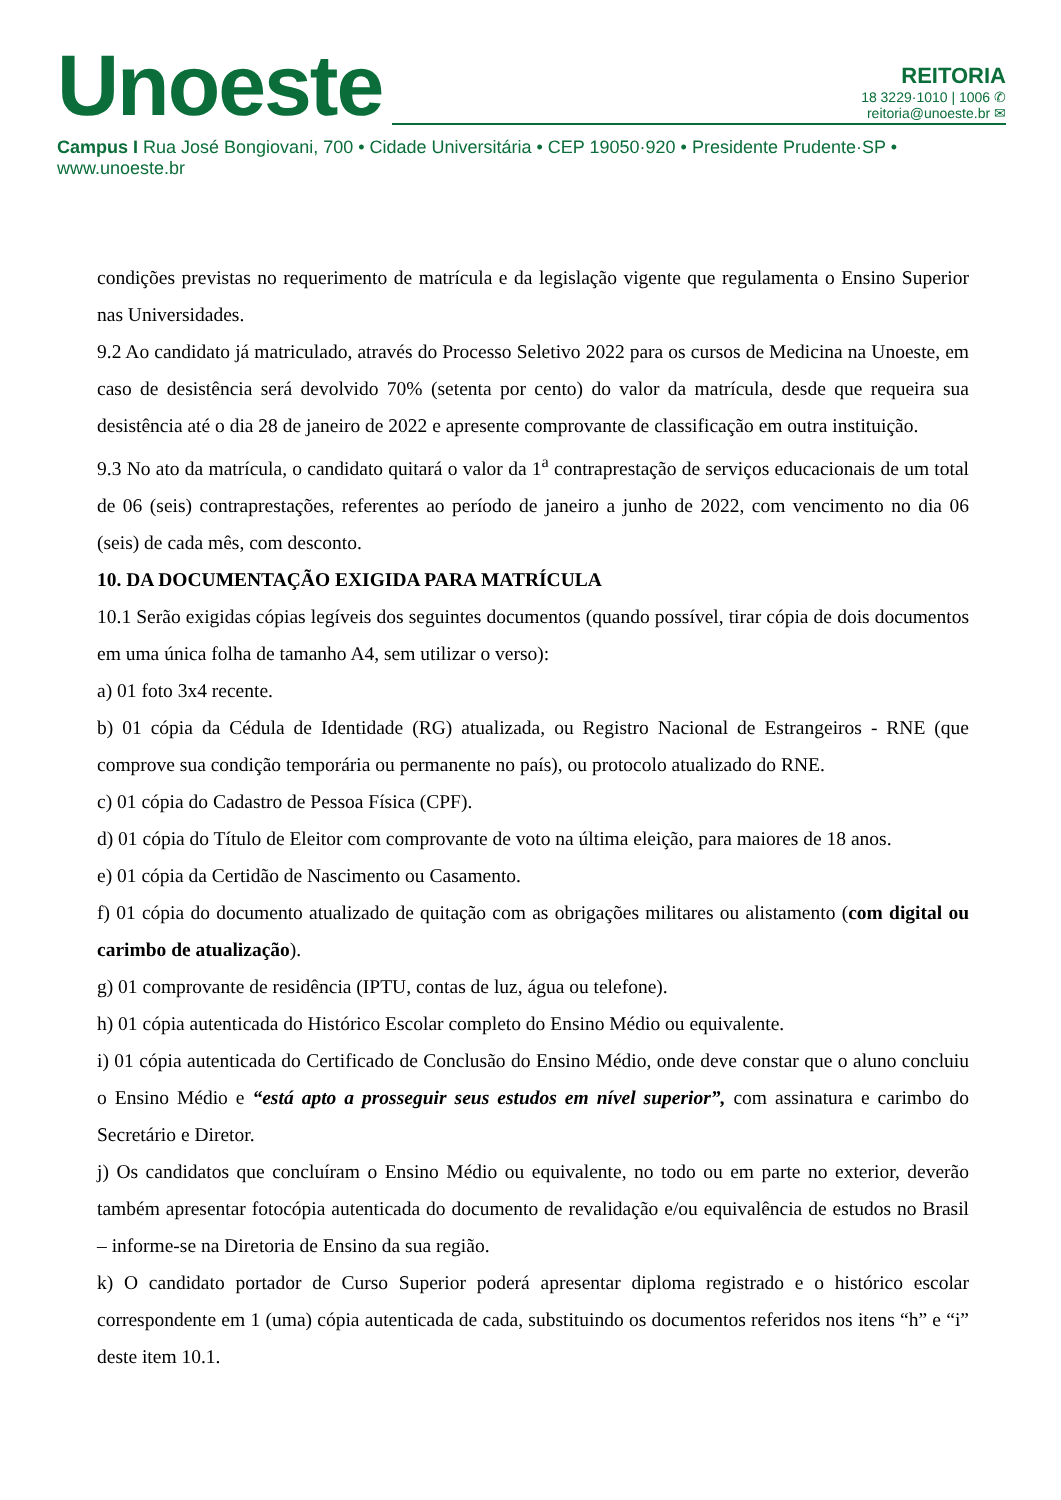Unoeste
REITORIA
18 3229·1010 | 1006 ✆
reitoria@unoeste.br ✉
Campus I Rua José Bongiovani, 700 • Cidade Universitária • CEP 19050·920 • Presidente Prudente·SP • www.unoeste.br
condições previstas no requerimento de matrícula e da legislação vigente que regulamenta o Ensino Superior nas Universidades.
9.2 Ao candidato já matriculado, através do Processo Seletivo 2022 para os cursos de Medicina na Unoeste, em caso de desistência será devolvido 70% (setenta por cento) do valor da matrícula, desde que requeira sua desistência até o dia 28 de janeiro de 2022 e apresente comprovante de classificação em outra instituição.
9.3 No ato da matrícula, o candidato quitará o valor da 1<sup>a</sup> contraprestação de serviços educacionais de um total de 06 (seis) contraprestações, referentes ao período de janeiro a junho de 2022, com vencimento no dia 06 (seis) de cada mês, com desconto.
10. DA DOCUMENTAÇÃO EXIGIDA PARA MATRÍCULA
10.1 Serão exigidas cópias legíveis dos seguintes documentos (quando possível, tirar cópia de dois documentos em uma única folha de tamanho A4, sem utilizar o verso):
a) 01 foto 3x4 recente.
b) 01 cópia da Cédula de Identidade (RG) atualizada, ou Registro Nacional de Estrangeiros - RNE (que comprove sua condição temporária ou permanente no país), ou protocolo atualizado do RNE.
c) 01 cópia do Cadastro de Pessoa Física (CPF).
d) 01 cópia do Título de Eleitor com comprovante de voto na última eleição, para maiores de 18 anos.
e) 01 cópia da Certidão de Nascimento ou Casamento.
f) 01 cópia do documento atualizado de quitação com as obrigações militares ou alistamento (com digital ou carimbo de atualização).
g) 01 comprovante de residência (IPTU, contas de luz, água ou telefone).
h) 01 cópia autenticada do Histórico Escolar completo do Ensino Médio ou equivalente.
i) 01 cópia autenticada do Certificado de Conclusão do Ensino Médio, onde deve constar que o aluno concluiu o Ensino Médio e “está apto a prosseguir seus estudos em nível superior”, com assinatura e carimbo do Secretário e Diretor.
j) Os candidatos que concluíram o Ensino Médio ou equivalente, no todo ou em parte no exterior, deverão também apresentar fotocópia autenticada do documento de revalidação e/ou equivalência de estudos no Brasil – informe-se na Diretoria de Ensino da sua região.
k) O candidato portador de Curso Superior poderá apresentar diploma registrado e o histórico escolar correspondente em 1 (uma) cópia autenticada de cada, substituindo os documentos referidos nos itens “h” e “i” deste item 10.1.